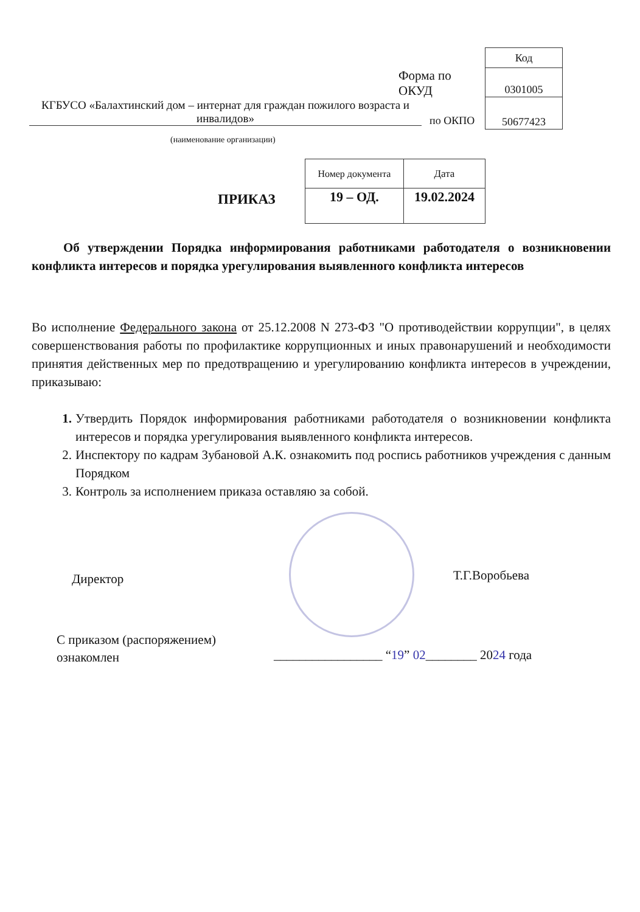Форма по
ОКУД
| Код |
| 0301005 |
| 50677423 |
КГБУСО «Балахтинский дом – интернат для граждан пожилого возраста и инвалидов»
по ОКПО
(наименование организации)
ПРИКАЗ
| Номер документа | Дата |
| 19 – ОД. | 19.02.2024 |
Об утверждении Порядка информирования работниками работодателя о возникновении конфликта интересов и порядка урегулирования выявленного конфликта интересов
Во исполнение Федерального закона от 25.12.2008 N 273-ФЗ "О противодействии коррупции", в целях совершенствования работы по профилактике коррупционных и иных правонарушений и необходимости принятия действенных мер по предотвращению и урегулированию конфликта интересов в учреждении, приказываю:
1. Утвердить Порядок информирования работниками работодателя о возникновении конфликта интересов и порядка урегулирования выявленного конфликта интересов.
2. Инспектору по кадрам Зубановой А.К. ознакомить под роспись работников учреждения с данным Порядком
3. Контроль за исполнением приказа оставляю за собой.
Директор Т.Г.Воробьева
С приказом (распоряжением)
ознакомлен
_________________ “19” 02________ 2024 года